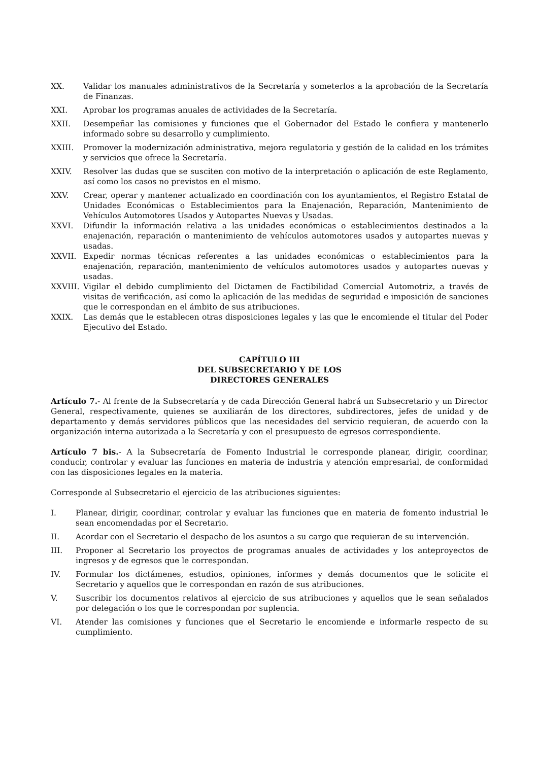XX. Validar los manuales administrativos de la Secretaría y someterlos a la aprobación de la Secretaría de Finanzas.
XXI. Aprobar los programas anuales de actividades de la Secretaría.
XXII. Desempeñar las comisiones y funciones que el Gobernador del Estado le confiera y mantenerlo informado sobre su desarrollo y cumplimiento.
XXIII. Promover la modernización administrativa, mejora regulatoria y gestión de la calidad en los trámites y servicios que ofrece la Secretaría.
XXIV. Resolver las dudas que se susciten con motivo de la interpretación o aplicación de este Reglamento, así como los casos no previstos en el mismo.
XXV. Crear, operar y mantener actualizado en coordinación con los ayuntamientos, el Registro Estatal de Unidades Económicas o Establecimientos para la Enajenación, Reparación, Mantenimiento de Vehículos Automotores Usados y Autopartes Nuevas y Usadas.
XXVI. Difundir la información relativa a las unidades económicas o establecimientos destinados a la enajenación, reparación o mantenimiento de vehículos automotores usados y autopartes nuevas y usadas.
XXVII. Expedir normas técnicas referentes a las unidades económicas o establecimientos para la enajenación, reparación, mantenimiento de vehículos automotores usados y autopartes nuevas y usadas.
XXVIII. Vigilar el debido cumplimiento del Dictamen de Factibilidad Comercial Automotriz, a través de visitas de verificación, así como la aplicación de las medidas de seguridad e imposición de sanciones que le correspondan en el ámbito de sus atribuciones.
XXIX. Las demás que le establecen otras disposiciones legales y las que le encomiende el titular del Poder Ejecutivo del Estado.
CAPÍTULO III
DEL SUBSECRETARIO Y DE LOS
DIRECTORES GENERALES
Artículo 7.- Al frente de la Subsecretaría y de cada Dirección General habrá un Subsecretario y un Director General, respectivamente, quienes se auxiliarán de los directores, subdirectores, jefes de unidad y de departamento y demás servidores públicos que las necesidades del servicio requieran, de acuerdo con la organización interna autorizada a la Secretaría y con el presupuesto de egresos correspondiente.
Artículo 7 bis.- A la Subsecretaría de Fomento Industrial le corresponde planear, dirigir, coordinar, conducir, controlar y evaluar las funciones en materia de industria y atención empresarial, de conformidad con las disposiciones legales en la materia.
Corresponde al Subsecretario el ejercicio de las atribuciones siguientes:
I. Planear, dirigir, coordinar, controlar y evaluar las funciones que en materia de fomento industrial le sean encomendadas por el Secretario.
II. Acordar con el Secretario el despacho de los asuntos a su cargo que requieran de su intervención.
III. Proponer al Secretario los proyectos de programas anuales de actividades y los anteproyectos de ingresos y de egresos que le correspondan.
IV. Formular los dictámenes, estudios, opiniones, informes y demás documentos que le solicite el Secretario y aquellos que le correspondan en razón de sus atribuciones.
V. Suscribir los documentos relativos al ejercicio de sus atribuciones y aquellos que le sean señalados por delegación o los que le correspondan por suplencia.
VI. Atender las comisiones y funciones que el Secretario le encomiende e informarle respecto de su cumplimiento.